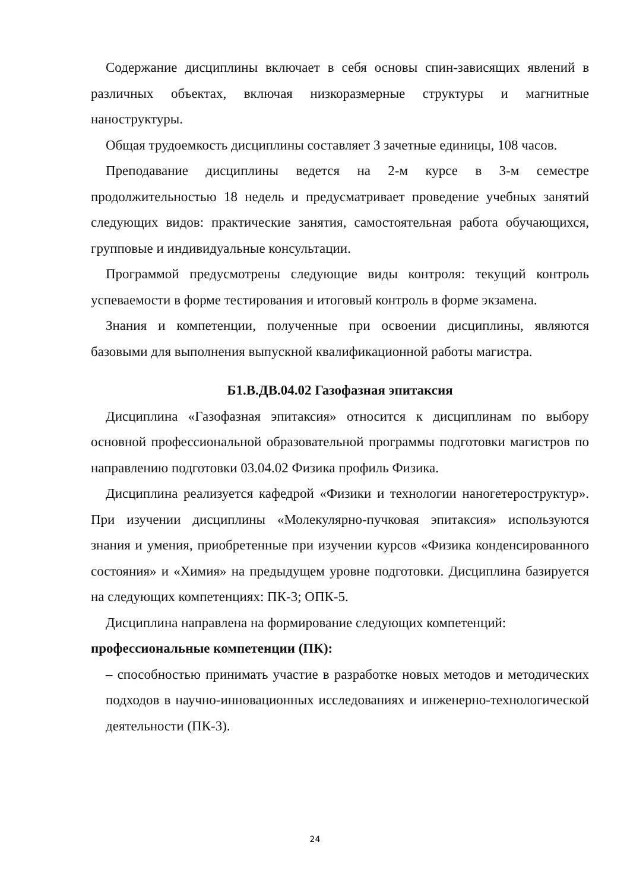Содержание дисциплины включает в себя основы спин-зависящих явлений в различных объектах, включая низкоразмерные структуры и магнитные наноструктуры.
Общая трудоемкость дисциплины составляет 3 зачетные единицы, 108 часов.
Преподавание дисциплины ведется на 2-м курсе в 3-м семестре продолжительностью 18 недель и предусматривает проведение учебных занятий следующих видов: практические занятия, самостоятельная работа обучающихся, групповые и индивидуальные консультации.
Программой предусмотрены следующие виды контроля: текущий контроль успеваемости в форме тестирования и итоговый контроль в форме экзамена.
Знания и компетенции, полученные при освоении дисциплины, являются базовыми для выполнения выпускной квалификационной работы магистра.
Б1.В.ДВ.04.02 Газофазная эпитаксия
Дисциплина «Газофазная эпитаксия» относится к дисциплинам по выбору основной профессиональной образовательной программы подготовки магистров по направлению подготовки 03.04.02 Физика профиль Физика.
Дисциплина реализуется кафедрой «Физики и технологии наногетероструктур». При изучении дисциплины «Молекулярно-пучковая эпитаксия» используются знания и умения, приобретенные при изучении курсов «Физика конденсированного состояния» и «Химия» на предыдущем уровне подготовки. Дисциплина базируется на следующих компетенциях: ПК-3; ОПК-5.
Дисциплина направлена на формирование следующих компетенций:
профессиональные компетенции (ПК):
– способностью принимать участие в разработке новых методов и методических подходов в научно-инновационных исследованиях и инженерно-технологической деятельности (ПК-3).
24